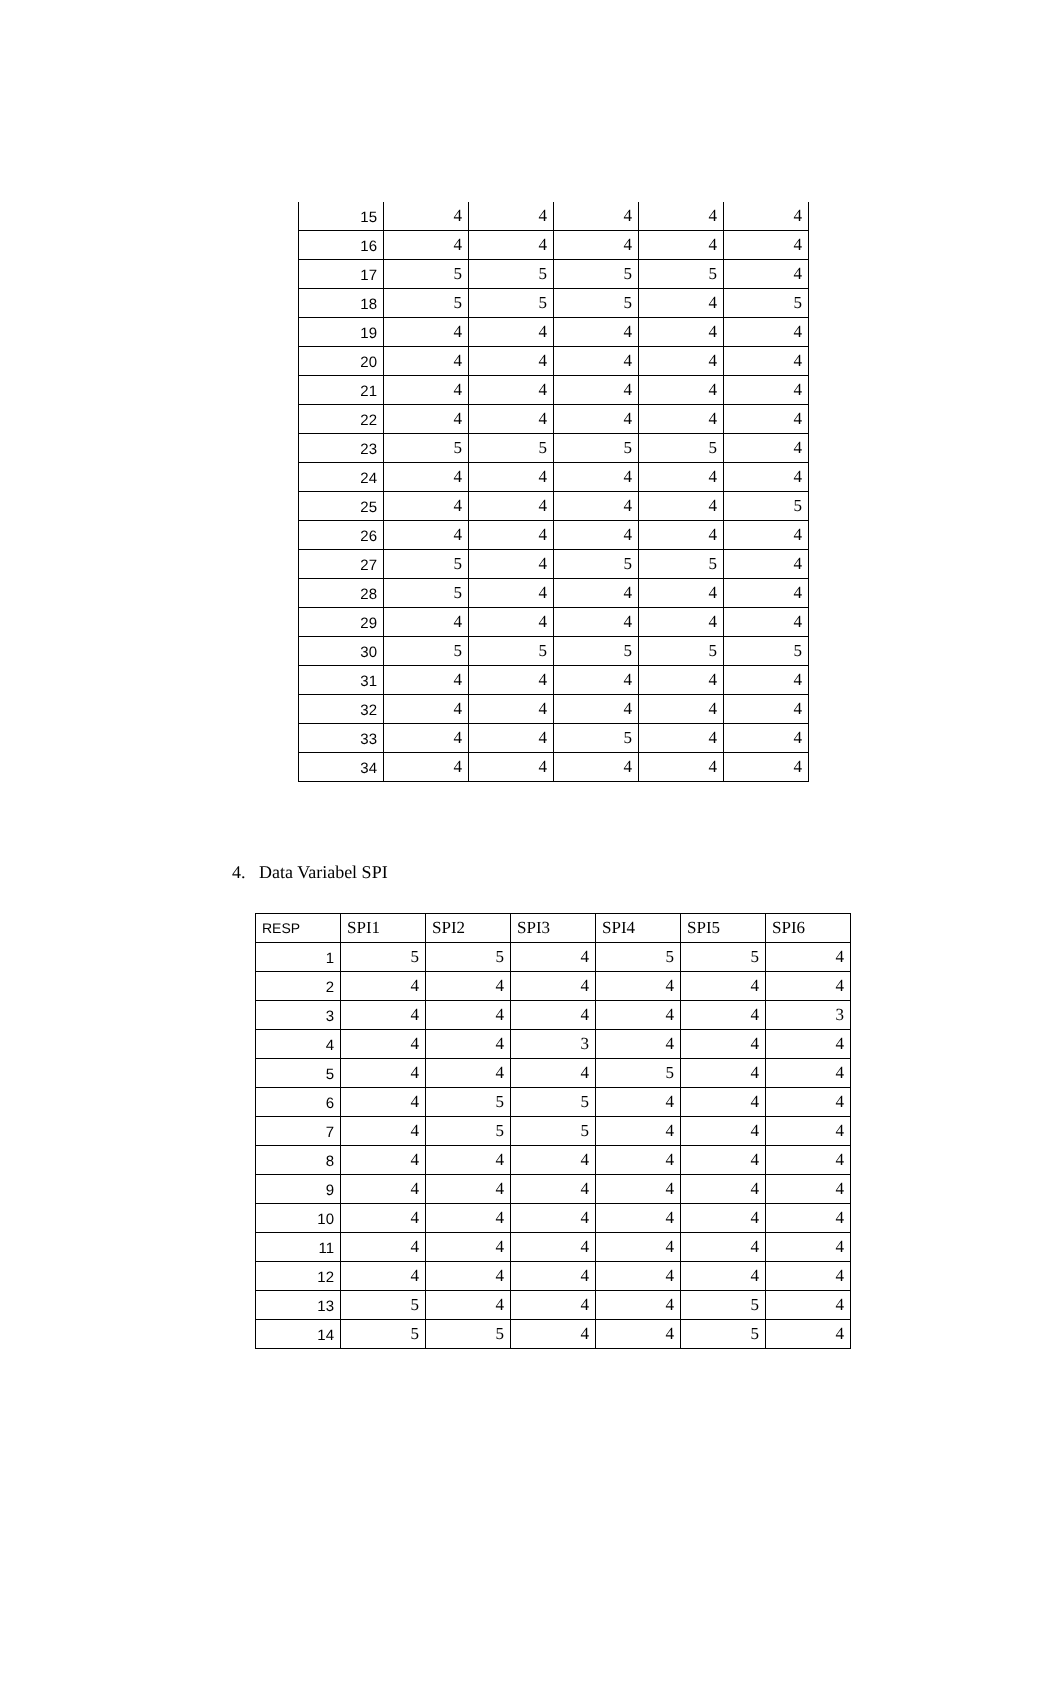| 15 | 4 | 4 | 4 | 4 | 4 |
| 16 | 4 | 4 | 4 | 4 | 4 |
| 17 | 5 | 5 | 5 | 5 | 4 |
| 18 | 5 | 5 | 5 | 4 | 5 |
| 19 | 4 | 4 | 4 | 4 | 4 |
| 20 | 4 | 4 | 4 | 4 | 4 |
| 21 | 4 | 4 | 4 | 4 | 4 |
| 22 | 4 | 4 | 4 | 4 | 4 |
| 23 | 5 | 5 | 5 | 5 | 4 |
| 24 | 4 | 4 | 4 | 4 | 4 |
| 25 | 4 | 4 | 4 | 4 | 5 |
| 26 | 4 | 4 | 4 | 4 | 4 |
| 27 | 5 | 4 | 5 | 5 | 4 |
| 28 | 5 | 4 | 4 | 4 | 4 |
| 29 | 4 | 4 | 4 | 4 | 4 |
| 30 | 5 | 5 | 5 | 5 | 5 |
| 31 | 4 | 4 | 4 | 4 | 4 |
| 32 | 4 | 4 | 4 | 4 | 4 |
| 33 | 4 | 4 | 5 | 4 | 4 |
| 34 | 4 | 4 | 4 | 4 | 4 |
4. Data Variabel SPI
| RESP | SPI1 | SPI2 | SPI3 | SPI4 | SPI5 | SPI6 |
| --- | --- | --- | --- | --- | --- | --- |
| 1 | 5 | 5 | 4 | 5 | 5 | 4 |
| 2 | 4 | 4 | 4 | 4 | 4 | 4 |
| 3 | 4 | 4 | 4 | 4 | 4 | 3 |
| 4 | 4 | 4 | 3 | 4 | 4 | 4 |
| 5 | 4 | 4 | 4 | 5 | 4 | 4 |
| 6 | 4 | 5 | 5 | 4 | 4 | 4 |
| 7 | 4 | 5 | 5 | 4 | 4 | 4 |
| 8 | 4 | 4 | 4 | 4 | 4 | 4 |
| 9 | 4 | 4 | 4 | 4 | 4 | 4 |
| 10 | 4 | 4 | 4 | 4 | 4 | 4 |
| 11 | 4 | 4 | 4 | 4 | 4 | 4 |
| 12 | 4 | 4 | 4 | 4 | 4 | 4 |
| 13 | 5 | 4 | 4 | 4 | 5 | 4 |
| 14 | 5 | 5 | 4 | 4 | 5 | 4 |